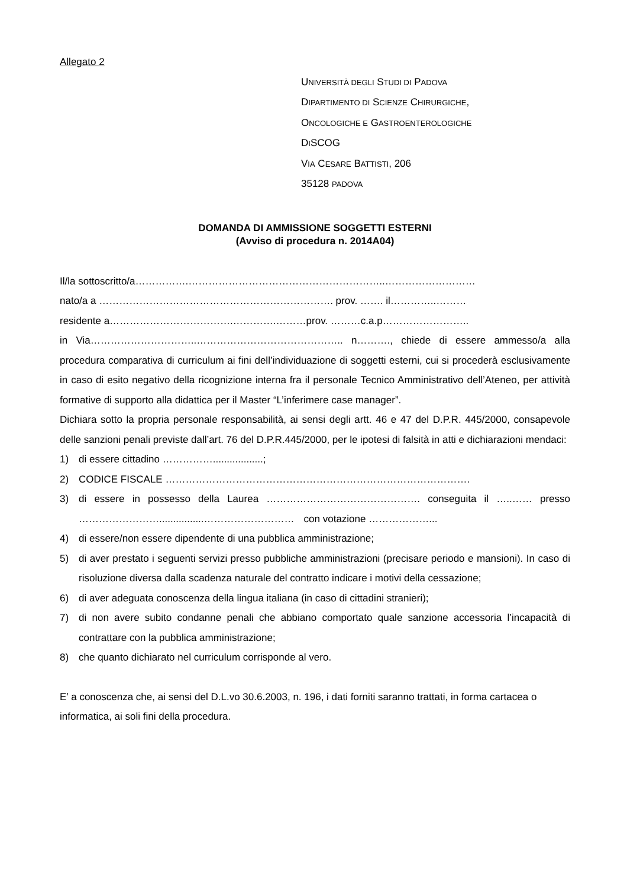Allegato 2
UNIVERSITÀ DEGLI STUDI DI PADOVA
DIPARTIMENTO DI SCIENZE CHIRURGICHE,
ONCOLOGICHE E GASTROENTEROLOGICHE
DISCOG
VIA CESARE BATTISTI, 206
35128 PADOVA
DOMANDA DI AMMISSIONE SOGGETTI ESTERNI
(Avviso di procedura n. 2014A04)
Il/la sottoscritto/a…………….…………………………………………………..………………………
nato/a a ……………………………………………………………. prov. ……. il…………..………
residente a……………………………….………….………prov. ………c.a.p……………………..
in Via…………………………..…………………………………….. n………., chiede di essere ammesso/a alla procedura comparativa di curriculum ai fini dell’individuazione di soggetti esterni, cui si procederà esclusivamente in caso di esito negativo della ricognizione interna fra il personale Tecnico Amministrativo dell’Ateneo, per attività formative di supporto alla didattica per il Master “L’inferimere case manager”.
Dichiara sotto la propria personale responsabilità, ai sensi degli artt. 46 e 47 del D.P.R. 445/2000, consapevole delle sanzioni penali previste dall’art. 76 del D.P.R.445/2000, per le ipotesi di falsità in atti e dichiarazioni mendaci:
1) di essere cittadino ……………..................;
2) CODICE FISCALE ……………………………………………………………………………….
3) di essere in possesso della Laurea ………………………………………. conseguita il …..…… presso ……………………................………………………ﾠcon votazione ………………...
4) di essere/non essere dipendente di una pubblica amministrazione;
5) di aver prestato i seguenti servizi presso pubbliche amministrazioni (precisare periodo e mansioni). In caso di risoluzione diversa dalla scadenza naturale del contratto indicare i motivi della cessazione;
6) di aver adeguata conoscenza della lingua italiana (in caso di cittadini stranieri);
7) di non avere subito condanne penali che abbiano comportato quale sanzione accessoria l’incapacità di contrattare con la pubblica amministrazione;
8) che quanto dichiarato nel curriculum corrisponde al vero.
E’ a conoscenza che, ai sensi del D.L.vo 30.6.2003, n. 196, i dati forniti saranno trattati, in forma cartacea o informatica, ai soli fini della procedura.